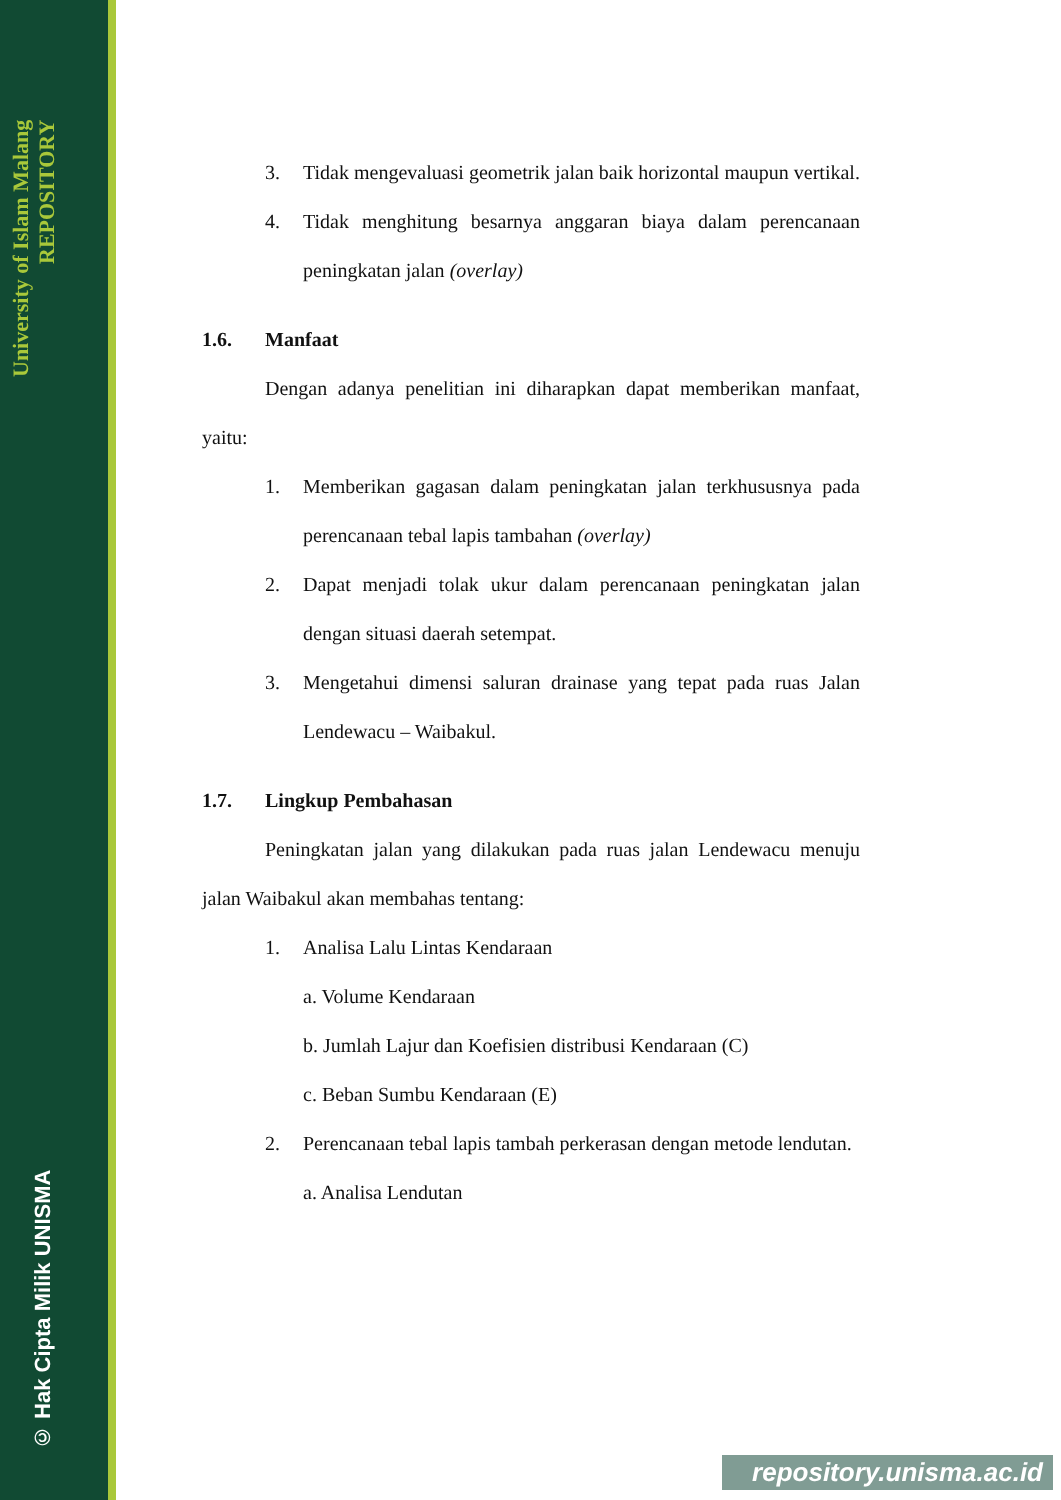University of Islam Malang REPOSITORY
© Hak Cipta Milik UNISMA
3. Tidak mengevaluasi geometrik jalan baik horizontal maupun vertikal.
4. Tidak menghitung besarnya anggaran biaya dalam perencanaan peningkatan jalan (overlay)
1.6. Manfaat
Dengan adanya penelitian ini diharapkan dapat memberikan manfaat, yaitu:
1. Memberikan gagasan dalam peningkatan jalan terkhususnya pada perencanaan tebal lapis tambahan (overlay)
2. Dapat menjadi tolak ukur dalam perencanaan peningkatan jalan dengan situasi daerah setempat.
3. Mengetahui dimensi saluran drainase yang tepat pada ruas Jalan Lendewacu – Waibakul.
1.7. Lingkup Pembahasan
Peningkatan jalan yang dilakukan pada ruas jalan Lendewacu menuju jalan Waibakul akan membahas tentang:
1. Analisa Lalu Lintas Kendaraan
a. Volume Kendaraan
b. Jumlah Lajur dan Koefisien distribusi Kendaraan (C)
c. Beban Sumbu Kendaraan (E)
2. Perencanaan tebal lapis tambah perkerasan dengan metode lendutan.
a. Analisa Lendutan
repository.unisma.ac.id